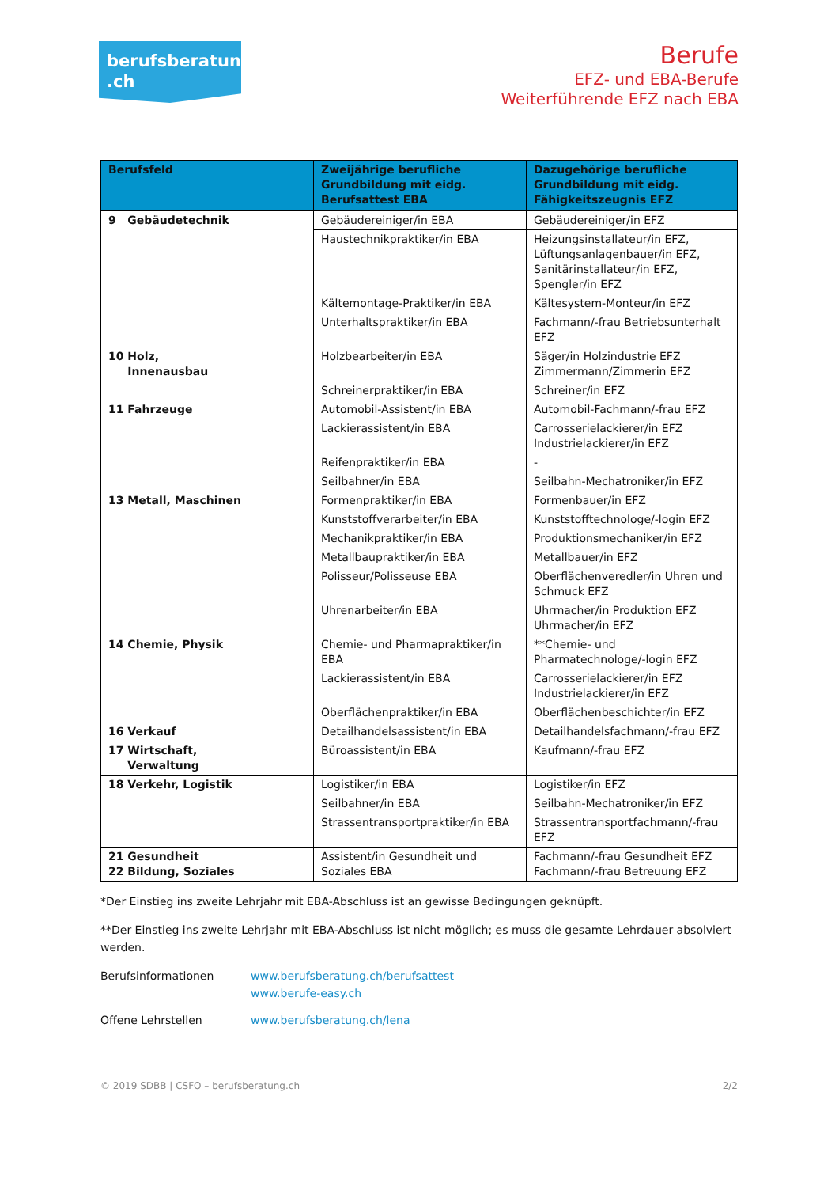berufsberatung
.ch
Berufe
EFZ- und EBA-Berufe
Weiterführende EFZ nach EBA
| Berufsfeld | Zweijährige berufliche Grundbildung mit eidg. Berufsattest EBA | Dazugehörige berufliche Grundbildung mit eidg. Fähigkeitszeugnis EFZ |
| --- | --- | --- |
| 9 Gebäudetechnik | Gebäudereiniger/in EBA | Gebäudereiniger/in EFZ |
| | Haustechnikpraktiker/in EBA | Heizungsinstallateur/in EFZ, Lüftungsanlagenbauer/in EFZ, Sanitärinstallateur/in EFZ, Spengler/in EFZ |
| | Kältemontage-Praktiker/in EBA | Kältesystem-Monteur/in EFZ |
| | Unterhaltspraktiker/in EBA | Fachmann/-frau Betriebsunterhalt EFZ |
| 10 Holz, Innenausbau | Holzbearbeiter/in EBA | Säger/in Holzindustrie EFZ Zimmermann/Zimmerin EFZ |
| | Schreinerpraktiker/in EBA | Schreiner/in EFZ |
| 11 Fahrzeuge | Automobil-Assistent/in EBA | Automobil-Fachmann/-frau EFZ |
| | Lackierassistent/in EBA | Carrosserielackierer/in EFZ Industrielackierer/in EFZ |
| | Reifenpraktiker/in EBA | - |
| | Seilbahner/in EBA | Seilbahn-Mechatroniker/in EFZ |
| 13 Metall, Maschinen | Formenpraktiker/in EBA | Formenbauer/in EFZ |
| | Kunststoffverarbeiter/in EBA | Kunststofftechnologe/-login EFZ |
| | Mechanikpraktiker/in EBA | Produktionsmechaniker/in EFZ |
| | Metallbaupraktiker/in EBA | Metallbauer/in EFZ |
| | Polisseur/Polisseuse EBA | Oberflächenveredler/in Uhren und Schmuck EFZ |
| | Uhrenarbeiter/in EBA | Uhrmacher/in Produktion EFZ Uhrmacher/in EFZ |
| 14 Chemie, Physik | Chemie- und Pharmapraktiker/in EBA | **Chemie- und Pharmatechnologe/-login EFZ |
| | Lackierassistent/in EBA | Carrosserielackierer/in EFZ Industrielackierer/in EFZ |
| | Oberflächenpraktiker/in EBA | Oberflächenbeschichter/in EFZ |
| 16 Verkauf | Detailhandelsassistent/in EBA | Detailhandelsfachmann/-frau EFZ |
| 17 Wirtschaft, Verwaltung | Büroassistent/in EBA | Kaufmann/-frau EFZ |
| 18 Verkehr, Logistik | Logistiker/in EBA | Logistiker/in EFZ |
| | Seilbahner/in EBA | Seilbahn-Mechatroniker/in EFZ |
| | Strassentransportpraktiker/in EBA | Strassentransportfachmann/-frau EFZ |
| 21 Gesundheit 22 Bildung, Soziales | Assistent/in Gesundheit und Soziales EBA | Fachmann/-frau Gesundheit EFZ Fachmann/-frau Betreuung EFZ |
*Der Einstieg ins zweite Lehrjahr mit EBA-Abschluss ist an gewisse Bedingungen geknüpft.
**Der Einstieg ins zweite Lehrjahr mit EBA-Abschluss ist nicht möglich; es muss die gesamte Lehrdauer absolviert werden.
Berufsinformationen
www.berufsberatung.ch/berufsattest
www.berufe-easy.ch
Offene Lehrstellen
www.berufsberatung.ch/lena
© 2019 SDBB | CSFO – berufsberatung.ch 2/2